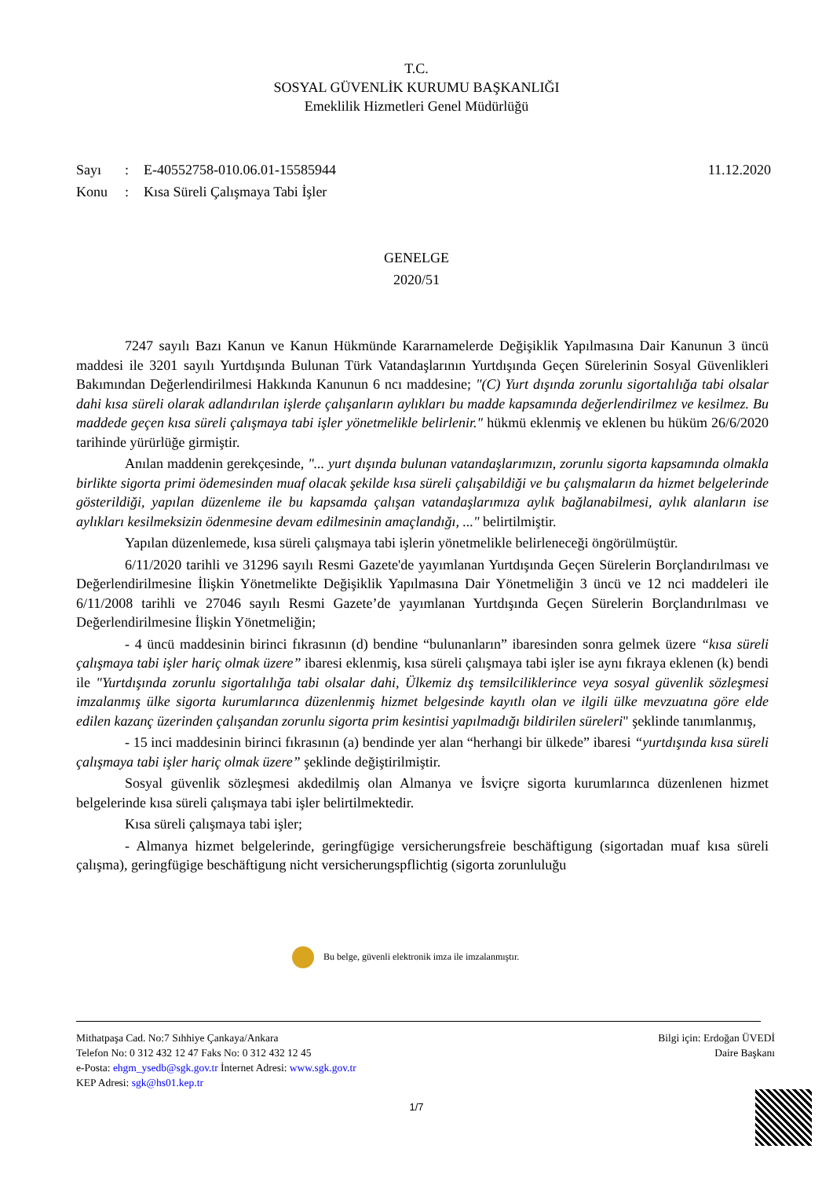T.C.
SOSYAL GÜVENLİK KURUMU BAŞKANLIĞI
Emeklilik Hizmetleri Genel Müdürlüğü
11.12.2020 Sayı: E-40552758-010.06.01-15585944
Konu: Kısa Süreli Çalışmaya Tabi İşler
GENELGE
2020/51
7247 sayılı Bazı Kanun ve Kanun Hükmünde Kararnamelerde Değişiklik Yapılmasına Dair Kanunun 3 üncü maddesi ile 3201 sayılı Yurtdışında Bulunan Türk Vatandaşlarının Yurtdışında Geçen Sürelerinin Sosyal Güvenlikleri Bakımından Değerlendirilmesi Hakkında Kanunun 6 ncı maddesine; "(C) Yurt dışında zorunlu sigortalılığa tabi olsalar dahi kısa süreli olarak adlandırılan işlerde çalışanların aylıkları bu madde kapsamında değerlendirilmez ve kesilmez. Bu maddede geçen kısa süreli çalışmaya tabi işler yönetmelikle belirlenir." hükmü eklenmiş ve eklenen bu hüküm 26/6/2020 tarihinde yürürlüğe girmiştir.
Anılan maddenin gerekçesinde, "... yurt dışında bulunan vatandaşlarımızın, zorunlu sigorta kapsamında olmakla birlikte sigorta primi ödemesinden muaf olacak şekilde kısa süreli çalışabildiği ve bu çalışmaların da hizmet belgelerinde gösterildiği, yapılan düzenleme ile bu kapsamda çalışan vatandaşlarımıza aylık bağlanabilmesi, aylık alanların ise aylıkları kesilmeksizin ödenmesine devam edilmesinin amaçlandığı, ..." belirtilmiştir.
Yapılan düzenlemede, kısa süreli çalışmaya tabi işlerin yönetmelikle belirleneceği öngörülmüştür.
6/11/2020 tarihli ve 31296 sayılı Resmi Gazete'de yayımlanan Yurtdışında Geçen Sürelerin Borçlandırılması ve Değerlendirilmesine İlişkin Yönetmelikte Değişiklik Yapılmasına Dair Yönetmeliğin 3 üncü ve 12 nci maddeleri ile 6/11/2008 tarihli ve 27046 sayılı Resmi Gazete’de yayımlanan Yurtdışında Geçen Sürelerin Borçlandırılması ve Değerlendirilmesine İlişkin Yönetmeliğin;
- 4 üncü maddesinin birinci fıkrasının (d) bendine “bulunanların” ibaresinden sonra gelmek üzere “kısa süreli çalışmaya tabi işler hariç olmak üzere” ibaresi eklenmiş, kısa süreli çalışmaya tabi işler ise aynı fıkraya eklenen (k) bendi ile "Yurtdışında zorunlu sigortalılığa tabi olsalar dahi, Ülkemiz dış temsilciliklerince veya sosyal güvenlik sözleşmesi imzalanmış ülke sigorta kurumlarınca düzenlenmiş hizmet belgesinde kayıtlı olan ve ilgili ülke mevzuatına göre elde edilen kazanç üzerinden çalışandan zorunlu sigorta prim kesintisi yapılmadığı bildirilen süreleri" şeklinde tanımlanmış,
- 15 inci maddesinin birinci fıkrasının (a) bendinde yer alan “herhangi bir ülkede” ibaresi “yurtdışında kısa süreli çalışmaya tabi işler hariç olmak üzere” şeklinde değiştirilmiştir.
Sosyal güvenlik sözleşmesi akdedilmiş olan Almanya ve İsviçre sigorta kurumlarınca düzenlenen hizmet belgelerinde kısa süreli çalışmaya tabi işler belirtilmektedir.
Kısa süreli çalışmaya tabi işler;
- Almanya hizmet belgelerinde, geringfügige versicherungsfreie beschäftigung (sigortadan muaf kısa süreli çalışma), geringfügige beschäftigung nicht versicherungspflichtig (sigorta zorunluluğu
Bu belge, güvenli elektronik imza ile imzalanmıştır.
Bilgi için: Erdoğan ÜVEDİ
Daire Başkanı
Mithatpaşa Cad. No:7 Sıhhiye Çankaya/Ankara
Telefon No: 0 312 432 12 47 Faks No: 0 312 432 12 45
e-Posta: ehgm_ysedb@sgk.gov.tr İnternet Adresi: www.sgk.gov.tr
KEP Adresi: sgk@hs01.kep.tr
1/7